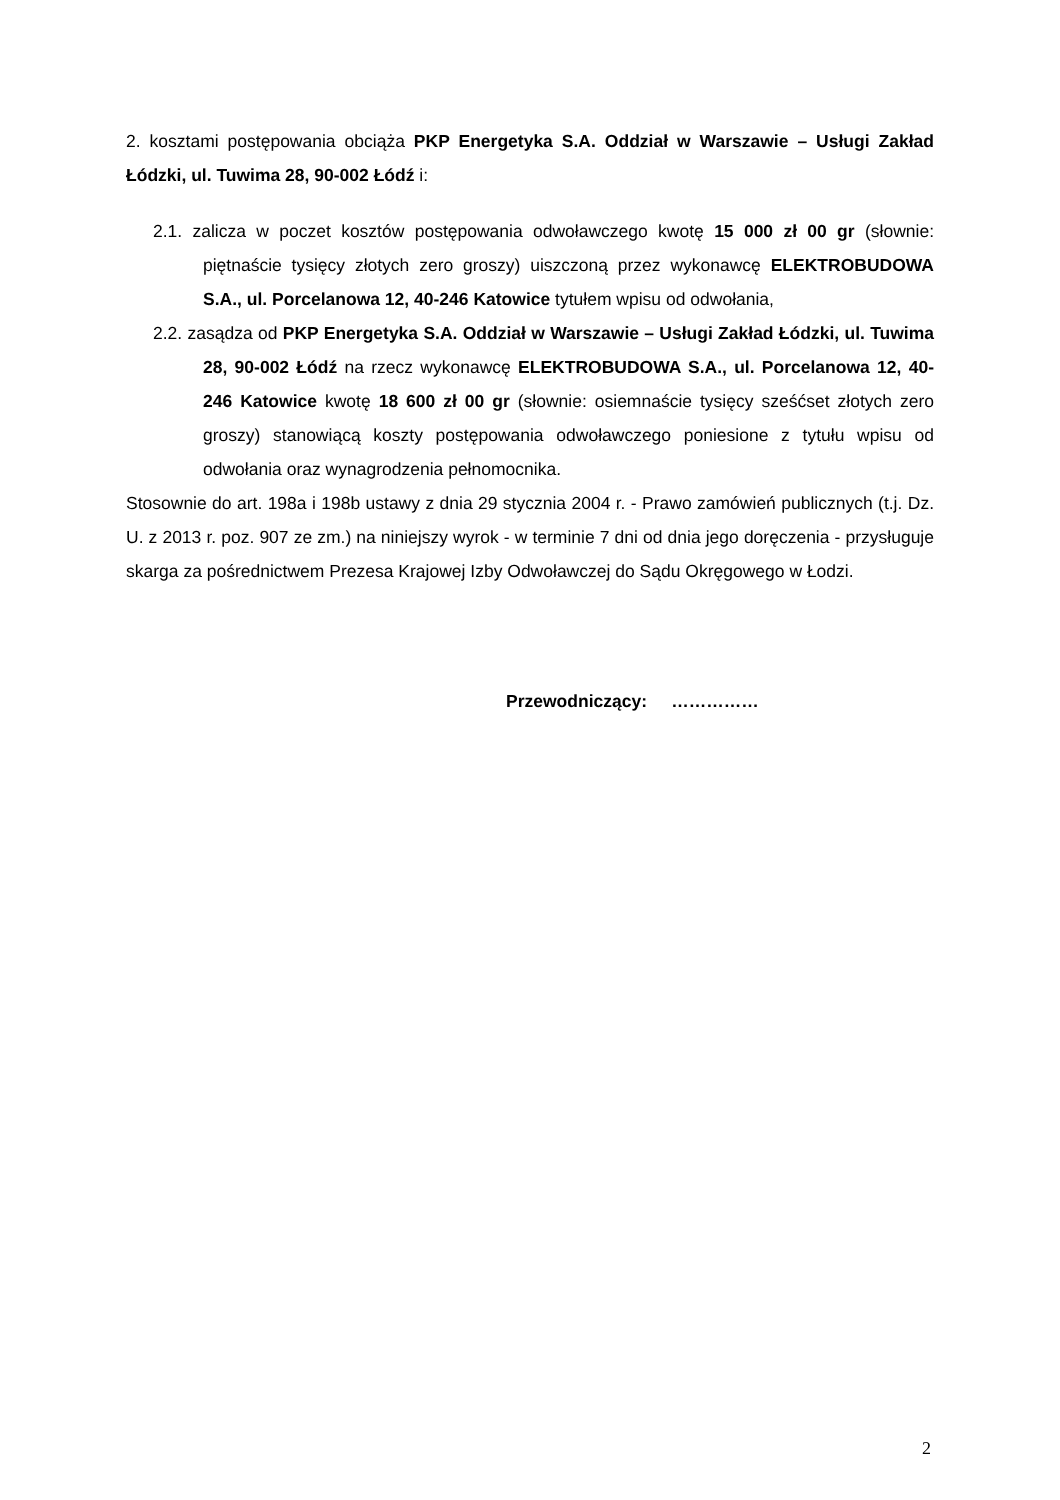2. kosztami postępowania obciąża PKP Energetyka S.A. Oddział w Warszawie – Usługi Zakład Łódzki, ul. Tuwima 28, 90-002 Łódź i:
2.1. zalicza w poczet kosztów postępowania odwoławczego kwotę 15 000 zł 00 gr (słownie: piętnaście tysięcy złotych zero groszy) uiszczoną przez wykonawcę ELEKTROBUDOWA S.A., ul. Porcelanowa 12, 40-246 Katowice tytułem wpisu od odwołania,
2.2. zasądza od PKP Energetyka S.A. Oddział w Warszawie – Usługi Zakład Łódzki, ul. Tuwima 28, 90-002 Łódź na rzecz wykonawcę ELEKTROBUDOWA S.A., ul. Porcelanowa 12, 40-246 Katowice kwotę 18 600 zł 00 gr (słownie: osiemnaście tysięcy sześćset złotych zero groszy) stanowiącą koszty postępowania odwoławczego poniesione z tytułu wpisu od odwołania oraz wynagrodzenia pełnomocnika.
Stosownie do art. 198a i 198b ustawy z dnia 29 stycznia 2004 r. - Prawo zamówień publicznych (t.j. Dz. U. z 2013 r. poz. 907 ze zm.) na niniejszy wyrok - w terminie 7 dni od dnia jego doręczenia - przysługuje skarga za pośrednictwem Prezesa Krajowej Izby Odwoławczej do Sądu Okręgowego w Łodzi.
Przewodniczący: ……………
2